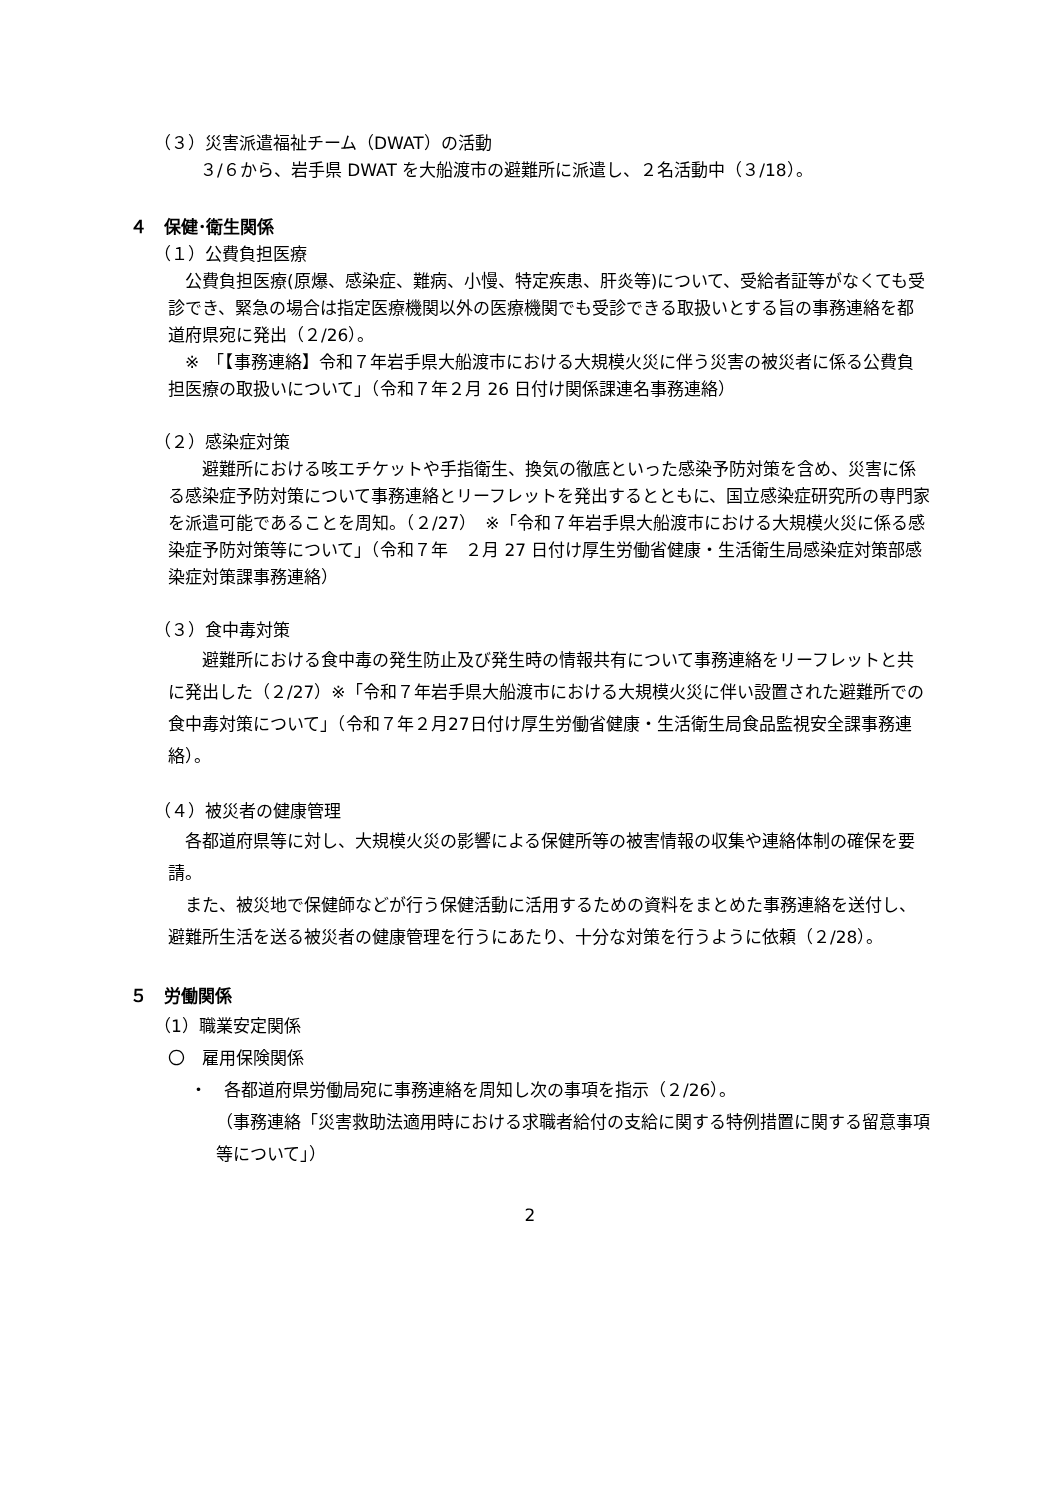（３）災害派遣福祉チーム（DWAT）の活動
３/６から、岩手県 DWAT を大船渡市の避難所に派遣し、２名活動中（３/18）。
４　保健･衛生関係
（１）公費負担医療
　公費負担医療(原爆、感染症、難病、小慢、特定疾患、肝炎等)について、受給者証等がなくても受診でき、緊急の場合は指定医療機関以外の医療機関でも受診できる取扱いとする旨の事務連絡を都道府県宛に発出（２/26）。
　※　「【事務連絡】令和７年岩手県大船渡市における大規模火災に伴う災害の被災者に係る公費負担医療の取扱いについて」（令和７年２月 26 日付け関係課連名事務連絡）
（２）感染症対策
　　避難所における咳エチケットや手指衛生、換気の徹底といった感染予防対策を含め、災害に係る感染症予防対策について事務連絡とリーフレットを発出するとともに、国立感染症研究所の専門家を派遣可能であることを周知。（２/27）　※「令和７年岩手県大船渡市における大規模火災に係る感染症予防対策等について」（令和７年　２月 27 日付け厚生労働省健康・生活衛生局感染症対策部感染症対策課事務連絡）
（３）食中毒対策
　　避難所における食中毒の発生防止及び発生時の情報共有について事務連絡をリーフレットと共に発出した（２/27）※「令和７年岩手県大船渡市における大規模火災に伴い設置された避難所での食中毒対策について」（令和７年２月27日付け厚生労働省健康・生活衛生局食品監視安全課事務連絡）。
（４）被災者の健康管理
　各都道府県等に対し、大規模火災の影響による保健所等の被害情報の収集や連絡体制の確保を要請。
　また、被災地で保健師などが行う保健活動に活用するための資料をまとめた事務連絡を送付し、避難所生活を送る被災者の健康管理を行うにあたり、十分な対策を行うように依頼（２/28）。
５　労働関係
（1）職業安定関係
〇　雇用保険関係
・　各都道府県労働局宛に事務連絡を周知し次の事項を指示（２/26）。
（事務連絡「災害救助法適用時における求職者給付の支給に関する特例措置に関する留意事項等について」）
2